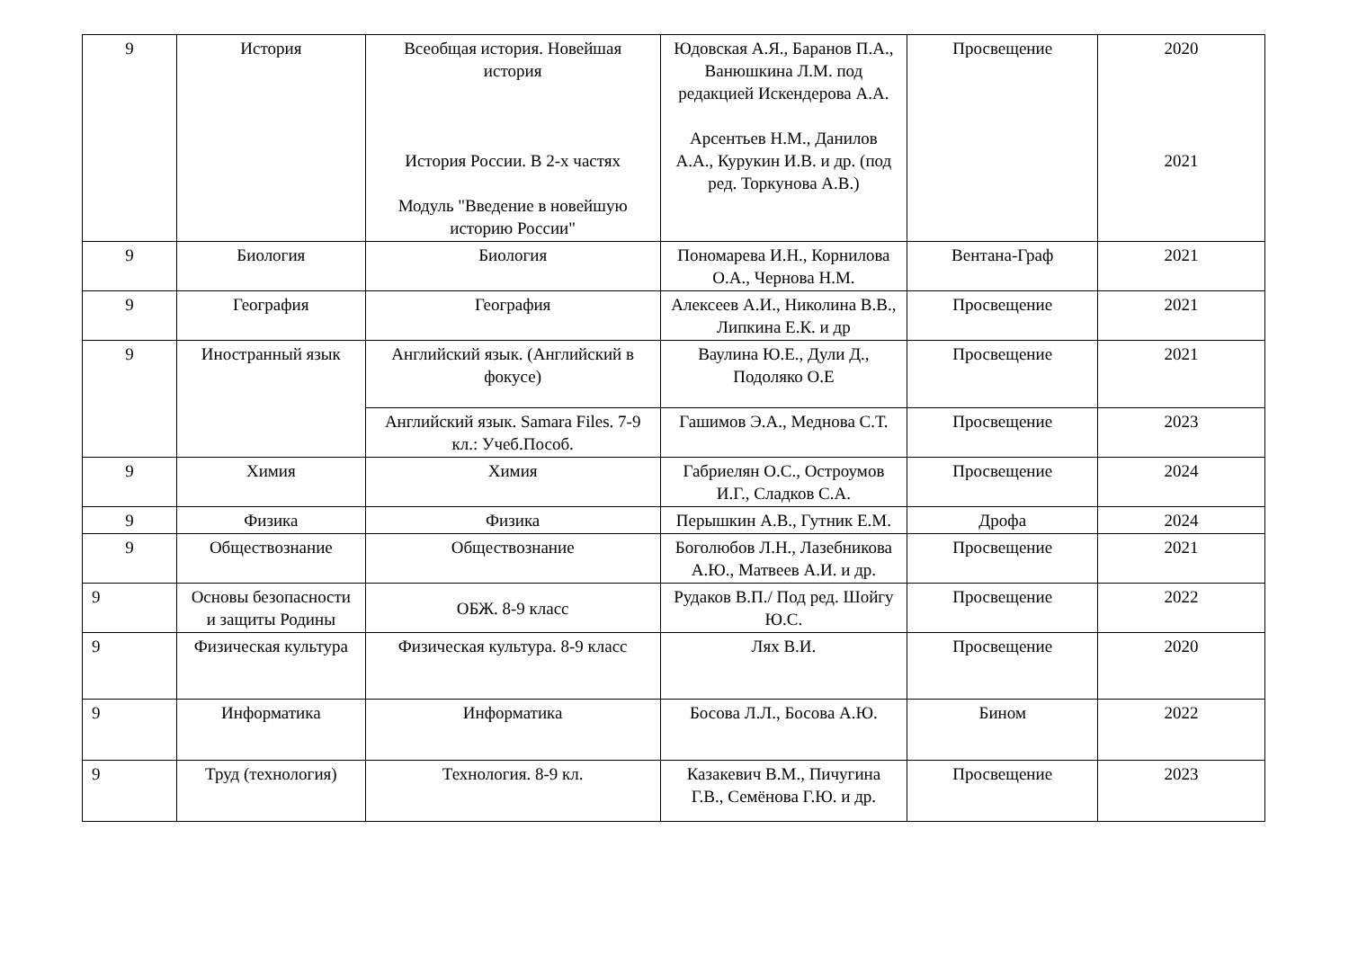| 9 | История | Всеобщая история. Новейшая история История России. В 2-х частях Модуль "Введение в новейшую историю России" | Юдовская А.Я., Баранов П.А., Ванюшкина Л.М. под редакцией Искендерова А.А. Арсентьев Н.М., Данилов А.А., Курукин И.В. и др. (под ред. Торкунова А.В.) | Просвещение | 2020 2021 |
| 9 | Биология | Биология | Пономарева И.Н., Корнилова О.А., Чернова Н.М. | Вентана-Граф | 2021 |
| 9 | География | География | Алексеев А.И., Николина В.В., Липкина Е.К. и др | Просвещение | 2021 |
| 9 | Иностранный язык | Английский язык. (Английский в фокусе) | Ваулина Ю.Е., Дули Д., Подоляко О.Е | Просвещение | 2021 |
| | | Английский язык. Samara Files. 7-9 кл.: Учеб.Пособ. | Гашимов Э.А., Меднова С.Т. | Просвещение | 2023 |
| 9 | Химия | Химия | Габриелян О.С., Остроумов И.Г., Сладков С.А. | Просвещение | 2024 |
| 9 | Физика | Физика | Перышкин А.В., Гутник Е.М. | Дрофа | 2024 |
| 9 | Обществознание | Обществознание | Боголюбов Л.Н., Лазебникова А.Ю., Матвеев А.И. и др. | Просвещение | 2021 |
| 9 | Основы безопасности и защиты Родины | ОБЖ. 8-9 класс | Рудаков В.П./ Под ред. Шойгу Ю.С. | Просвещение | 2022 |
| 9 | Физическая культура | Физическая культура. 8-9 класс | Лях В.И. | Просвещение | 2020 |
| 9 | Информатика | Информатика | Босова Л.Л., Босова А.Ю. | Бином | 2022 |
| 9 | Труд (технология) | Технология. 8-9 кл. | Казакевич В.М., Пичугина Г.В., Семёнова Г.Ю. и др. | Просвещение | 2023 |